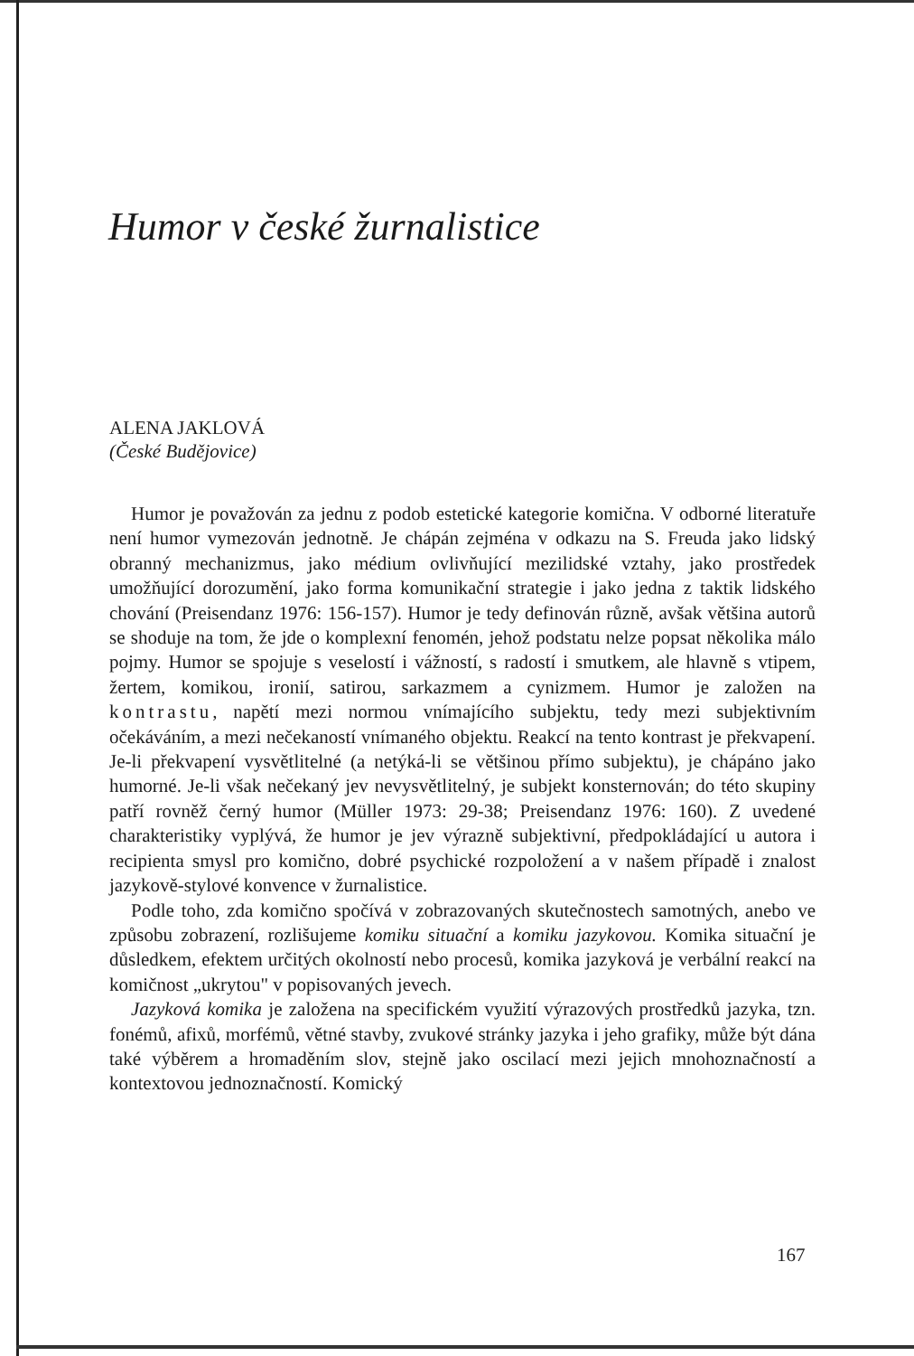Humor v české žurnalistice
ALENA JAKLOVÁ
(České Budějovice)
Humor je považován za jednu z podob estetické kategorie komična. V odborné literatuře není humor vymezován jednotně. Je chápán zejména v odkazu na S. Freuda jako lidský obranný mechanizmus, jako médium ovlivňující mezilidské vztahy, jako prostředek umožňující dorozumění, jako forma komunikační strategie i jako jedna z taktik lidského chování (Preisendanz 1976: 156-157). Humor je tedy definován různě, avšak většina autorů se shoduje na tom, že jde o komplexní fenomén, jehož podstatu nelze popsat několika málo pojmy. Humor se spojuje s veselostí i vážností, s radostí i smutkem, ale hlavně s vtipem, žertem, komikou, ironií, satirou, sarkazmem a cynizmem. Humor je založen na kontrastu, napětí mezi normou vnímajícího subjektu, tedy mezi subjektivním očekáváním, a mezi nečekaností vnímaného objektu. Reakcí na tento kontrast je překvapení. Je-li překvapení vysvětlitelné (a netýká-li se většinou přímo subjektu), je chápáno jako humorné. Je-li však nečekaný jev nevysvětlitelný, je subjekt konsternován; do této skupiny patří rovněž černý humor (Müller 1973: 29-38; Preisendanz 1976: 160). Z uvedené charakteristiky vyplývá, že humor je jev výrazně subjektivní, předpokládající u autora i recipienta smysl pro komično, dobré psychické rozpoložení a v našem případě i znalost jazykově-stylové konvence v žurnalistice.
Podle toho, zda komično spočívá v zobrazovaných skutečnostech samotných, anebo ve způsobu zobrazení, rozlišujeme komiku situační a komiku jazykovou. Komika situační je důsledkem, efektem určitých okolností nebo procesů, komika jazyková je verbální reakcí na komičnost „ukrytou" v popisovaných jevech.
Jazyková komika je založena na specifickém využití výrazových prostředků jazyka, tzn. fonémů, afixů, morfémů, větné stavby, zvukové stránky jazyka i jeho grafiky, může být dána také výběrem a hromaděním slov, stejně jako oscilací mezi jejich mnohoznačností a kontextovou jednoznačností. Komický
167